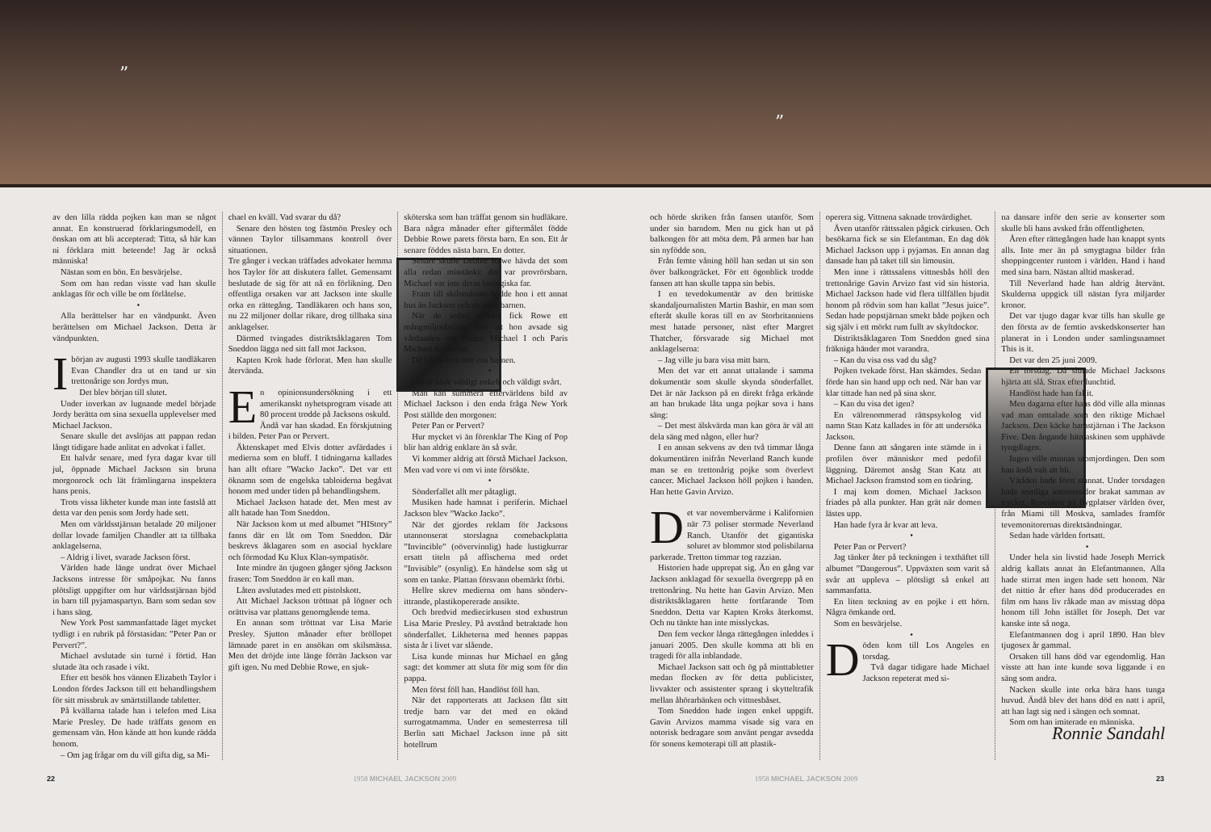””
av den lilla rädda pojken kan man se något annat. En konstruerad förklaringsmodell, en önskan om att bli accepterad: Titta, så här kan ni förklara mitt beteende! Jag är också människa!
Nästan som en bön. En besvärjelse.
Som om han redan visste vad han skulle anklagas för och ville be om förlåtelse.
•
Alla berättelser har en vändpunkt. Även berättelsen om Michael Jackson. Detta är vändpunkten.
Ibörjan av augusti 1993 skulle tandläkaren Evan Chandler dra ut en tand ur sin trettonårige son Jordys mun.
Det blev början till slutet.
Under inverkan av lugnande medel började Jordy berätta om sina sexuella upplevelser med Michael Jackson.
Senare skulle det avslöjas att pappan redan långt tidigare hade anlitat en advokat i fallet.
Ett halvår senare, med fyra dagar kvar till jul, öppnade Michael Jackson sin bruna morgonrock och lät främlingarna inspektera hans penis.
Trots vissa likheter kunde man inte fastslå att detta var den penis som Jordy hade sett.
Men om världsstjärnan betalade 20 miljoner dollar lovade familjen Chandler att ta tillbaka anklagelserna.
– Aldrig i livet, svarade Jackson först.
Världen hade länge undrat över Michael Jacksons intresse för småpojkar. Nu fanns plötsligt uppgifter om hur världsstjärnan bjöd in barn till pyjamaspartyn. Barn som sedan sov i hans säng.
New York Post sammanfattade läget mycket tydligt i en rubrik på förstasidan: ”Peter Pan or Pervert?”.
Michael avslutade sin turné i förtid. Han slutade äta och rasade i vikt.
Efter ett besök hos vännen Elizabeth Taylor i London fördes Jackson till ett behandlingshem för sitt missbruk av smärtstillande tabletter.
På kvällarna talade han i telefon med Lisa Marie Presley. De hade träffats genom en gemensam vän. Hon kände att hon kunde rädda honom.
– Om jag frågar om du vill gifta dig, sa Mi-
chael en kväll. Vad svarar du då?
Senare den hösten tog fästmön Presley och vännen Taylor tillsammans kontroll över situationen.
Tre gånger i veckan träffades advokater hemma hos Taylor för att diskutera fallet. Gemensamt beslutade de sig för att nå en förlikning. Den offentliga orsaken var att Jackson inte skulle orka en rättegång. Tandläkaren och hans son, nu 22 miljoner dollar rikare, drog tillbaka sina anklagelser.
Därmed tvingades distriktsåklagaren Tom Sneddon lägga ned sitt fall mot Jackson.
Kapten Krok hade förlorat. Men han skulle återvända.
En opinionsundersökning i ett amerikanskt nyhetsprogram visade att 80 procent trodde på Jacksons oskuld.
Ändå var han skadad. En förskjutning i bilden. Peter Pan or Pervert.
Äktenskapet med Elvis dotter avfärdades i medierna som en bluff. I tidningarna kallades han allt oftare ”Wacko Jacko”. Det var ett öknamn som de engelska tabloiderna begåvat honom med under tiden på behandlingshem.
Michael Jackson hatade det. Men mest av allt hatade han Tom Sneddon.
När Jackson kom ut med albumet ”HIStory” fanns där en låt om Tom Sneddon. Där beskrevs åklagaren som en asocial hycklare och förmodad Ku Klux Klan-sympatisör.
Inte mindre än tjugoen gånger sjöng Jackson frasen: Tom Sneddon är en kall man.
Låten avslutades med ett pistolskott.
Att Michael Jackson tröttnat på lögner och orättvisa var plattans genomgående tema.
En annan som tröttnat var Lisa Marie Presley. Sjutton månader efter bröllopet lämnade paret in en ansökan om skilsmässa. Men det dröjde inte länge förrän Jackson var gift igen. Nu med Debbie Rowe, en sjuk-
sköterska som han träffat genom sin hudläkare. Bara några månader efter giftermålet födde Debbie Rowe parets första barn. En son. Ett år senare föddes nästa barn. En dotter.
Senare skulle Debbie Rowe hävda det som alla redan misstänkt: det var provrörsbarn. Michael var inte deras biologiska far.
Fram till skilsmässan bodde hon i ett annat hus än Jackson och de båda barnen.
När de sedan skildes fick Rowe ett mångmiljonbelopp mot att hon avsade sig vårdnaden om Prince Michael I och Paris Michael Katherine.
Då kände hon inte ens barnen.
•
Det är både väldigt enkelt och väldigt svårt.
Man kan summera eftervärldens bild av Michael Jackson i den enda fråga New York Post ställde den morgonen:
Peter Pan or Pervert?
Hur mycket vi än förenklar The King of Pop blir han aldrig enklare än så svår.
Vi kommer aldrig att förstå Michael Jackson. Men vad vore vi om vi inte försökte.
•
Sönderfallet allt mer påtagligt.
Musiken hade hamnat i periferin. Michael Jackson blev ”Wacko Jacko”.
När det gjordes reklam för Jacksons utannonserat storslagna comebackplatta ”Invincible” (oövervinnlig) hade lustigkurrar ersatt titeln på affischerna med ordet ”Invisible” (osynlig). En händelse som såg ut som en tanke. Plattan försvann obemärkt förbi.
Hellre skrev medierna om hans sönderv­ittrande, plastikopererade ansikte.
Och bredvid mediecirkusen stod exhustrun Lisa Marie Presley. På avstånd betraktade hon sönderfallet. Likheterna med hennes pappas sista år i livet var slående.
Lisa kunde minnas hur Michael en gång sagt: det kommer att sluta för mig som för din pappa.
Men först föll han. Handlöst föll han.
När det rapporterats att Jackson fått sitt tredje barn var det med en okänd surrogatmamma. Under en semesterresa till Berlin satt Michael Jackson inne på sitt hotellrum
och hörde skriken från fansen utanför. Som under sin barndom. Men nu gick han ut på balkongen för att möta dem. På armen bar han sin nyfödde son.
Från femte våning höll han sedan ut sin son över balkongräcket. För ett ögonblick trodde fansen att han skulle tappa sin bebis.
I en tevedokumentär av den brittiske skandaljournalisten Martin Bashir, en man som efteråt skulle koras till en av Storbritanniens mest hatade personer, näst efter Margret Thatcher, försvarade sig Michael mot anklagelserna:
– Jag ville ju bara visa mitt barn.
Men det var ett annat uttalande i samma dokumentär som skulle skynda sönderfallet. Det är när Jackson på en direkt fråga erkände att han brukade låta unga pojkar sova i hans säng:
– Det mest älskvärda man kan göra är väl att dela säng med någon, eller hur?
I en annan sekvens av den två timmar långa dokumentären inifrån Neverland Ranch kunde man se en trettonårig pojke som överlevt cancer. Michael Jackson höll pojken i handen. Han hette Gavin Arvizo.
Det var novembervärme i Kalifornien när 73 poliser stormade Neverland Ranch. Utanför det gigantiska soluret av blommor stod polisbilarna parkerade. Tretton timmar tog razzian.
Historien hade upprepat sig. Än en gång var Jackson anklagad för sexuella övergrepp på en trettonåring. Nu hette han Gavin Arvizo. Men distriktsåklagaren hette fortfarande Tom Sneddon. Detta var Kapten Kroks återkomst. Och nu tänkte han inte misslyckas.
Den fem veckor långa rättegången inleddes i januari 2005. Den skulle komma att bli en tragedi för alla inblandade.
Michael Jackson satt och ög på minttabletter medan flocken av för detta publicister, livvakter och assistenter sprang i skytteltrafik mellan åhörarbänken och vittnesbåset.
Tom Sneddon hade ingen enkel uppgift. Gavin Arvizos mamma visade sig vara en notorisk bedragare som använt pengar avsedda för sonens kemoterapi till att plastik-
operera sig. Vittnena saknade trovärdighet.
Även utanför rättssalen pågick cirkusen. Och besökarna fick se sin Elefantman. En dag dök Michael Jackson upp i pyjamas. En annan dag dansade han på taket till sin limousin.
Men inne i rättssalens vittnesbås höll den trettonårige Gavin Arvizo fast vid sin historia. Michael Jackson hade vid flera tillfällen bjudit honom på rödvin som han kallat ”Jesus juice”. Sedan hade popstjärnan smekt både pojken och sig själv i ett mörkt rum fullt av skyltdockor.
Distriktsåklagaren Tom Sneddon gned sina fräkniga händer mot varandra.
– Kan du visa oss vad du såg?
Pojken tvekade först. Han skämdes. Sedan förde han sin hand upp och ned. När han var klar tittade han ned på sina skor.
– Kan du visa det igen?
En välrenommerad rättspsykolog vid namn Stan Katz kallades in för att undersöka Jackson.
Denne fann att sångaren inte stämde in i profilen över människor med pedofil läggning. Däremot ansåg Stan Katz att Michael Jackson framstod som en tioåring.
I maj kom domen. Michael Jackson friades på alla punkter. Han grät när domen lästes upp.
Han hade fyra år kvar att leva.
•
Peter Pan or Pervert?
Jag tänker åter på teckningen i texthäftet till albumet ”Dangerous”. Uppväxten som varit så svår att uppleva – plötsligt så enkel att sammanfatta.
En liten teckning av en pojke i ett hörn. Några ömkande ord.
Som en besvärjelse.
•
Döden kom till Los Angeles en torsdag.
Två dagar tidigare hade Michael Jackson repeterat med si-
na dansare inför den serie av konserter som skulle bli hans avsked från offentligheten.
Åren efter rättegången hade han knappt synts alls. Inte mer än på smygtagna bilder från shoppingcenter runtom i världen. Hand i hand med sina barn. Nästan alltid maskerad.
Till Neverland hade han aldrig återvänt. Skulderna uppgick till nästan fyra miljarder kronor.
Det var tjugo dagar kvar tills han skulle ge den första av de femtio avskedskonserter han planerat in i London under samlingsnamnet This is it.
Det var den 25 juni 2009.
En torsdag. Då slutade Michael Jacksons hjärta att slå. Strax efter lunchtid.
Handlöst hade han fallit.
Men dagarna efter hans död ville alla minnas vad man omtalade som den riktige Michael Jackson. Den käcke barnstjärnan i The Jackson Five. Den ångande hitmaskinen som upphävde tyngdlagen.
Ingen ville minnas utomjordingen. Den som han ändå valt att bli.
Världen hade först stannat. Under torsdagen hade somliga internetsidor brakat samman av trycket. Resenärer på flygplatser världen över, från Miami till Moskva, samlades framför tevemonitorernas direktsändningar.
Sedan hade världen fortsatt.
•
Under hela sin livstid hade Joseph Merrick aldrig kallats annat än Elefantmannen. Alla hade stirrat men ingen hade sett honom. När det nittio år efter hans död producerades en film om hans liv råkade man av misstag döpa honom till John istället för Joseph. Det var kanske inte så noga.
Elefantmannen dog i april 1890. Han blev tjugosex år gammal.
Orsaken till hans död var egendomlig. Han visste att han inte kunde sova liggande i en säng som andra.
Nacken skulle inte orka bära hans tunga huvud. Ändå blev det hans död en natt i april, att han lagt sig ned i sängen och somnat.
Som om han imiterade en människa.
Ronnie Sandahl
22 1958 MICHAEL JACKSON 2009 1958 MICHAEL JACKSON 2009 23